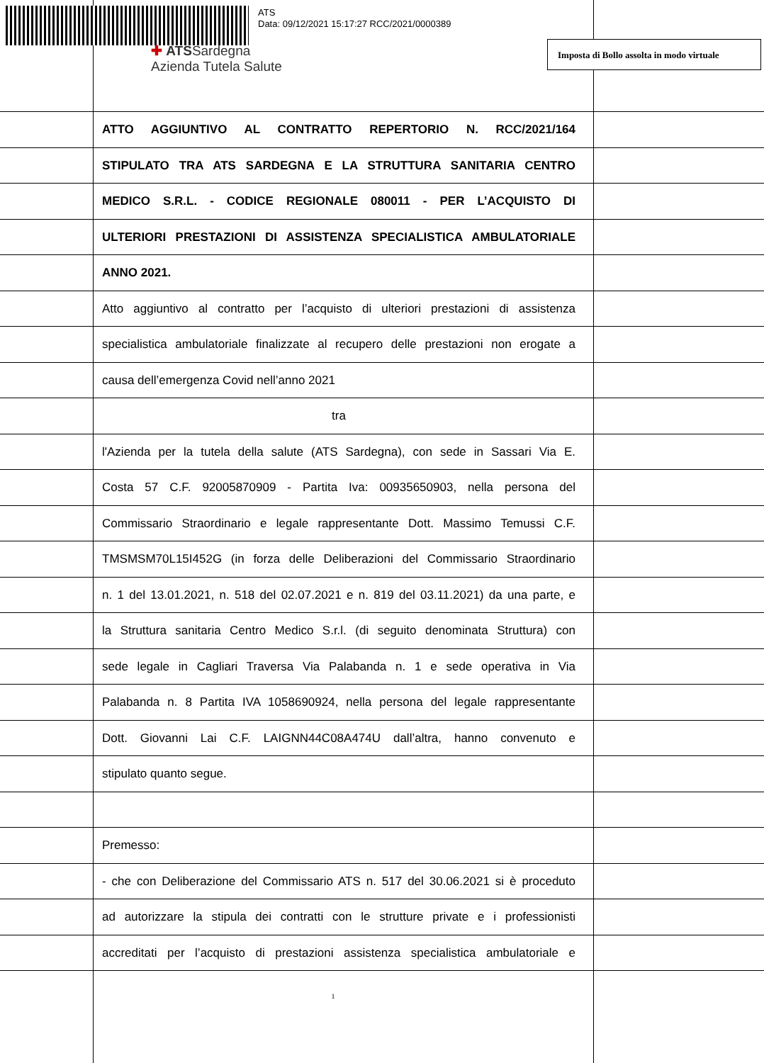ATS
Data: 09/12/2021 15:17:27 RCC/2021/0000389
✚ ATSSardegna
Azienda Tutela Salute
Imposta di Bollo assolta in modo virtuale
ATTO AGGIUNTIVO AL CONTRATTO REPERTORIO N. RCC/2021/164
STIPULATO TRA ATS SARDEGNA E LA STRUTTURA SANITARIA CENTRO
MEDICO S.R.L. - CODICE REGIONALE 080011 - PER L’ACQUISTO DI
ULTERIORI PRESTAZIONI DI ASSISTENZA SPECIALISTICA AMBULATORIALE
ANNO 2021.
Atto aggiuntivo al contratto per l’acquisto di ulteriori prestazioni di assistenza
specialistica ambulatoriale finalizzate al recupero delle prestazioni non erogate a
causa dell’emergenza Covid nell’anno 2021
tra
l'Azienda per la tutela della salute (ATS Sardegna), con sede in Sassari Via E.
Costa 57 C.F. 92005870909 - Partita Iva: 00935650903, nella persona del
Commissario Straordinario e legale rappresentante Dott. Massimo Temussi C.F.
TMSMSM70L15I452G (in forza delle Deliberazioni del Commissario Straordinario
n. 1 del 13.01.2021, n. 518 del 02.07.2021 e n. 819 del 03.11.2021) da una parte, e
la Struttura sanitaria Centro Medico S.r.l. (di seguito denominata Struttura) con
sede legale in Cagliari Traversa Via Palabanda n. 1 e sede operativa in Via
Palabanda n. 8 Partita IVA 1058690924, nella persona del legale rappresentante
Dott. Giovanni Lai C.F. LAIGNN44C08A474U dall’altra, hanno convenuto e
stipulato quanto segue.
Premesso:
- che con Deliberazione del Commissario ATS n. 517 del 30.06.2021 si è proceduto
ad autorizzare la stipula dei contratti con le strutture private e i professionisti
accreditati per l’acquisto di prestazioni assistenza specialistica ambulatoriale e
1